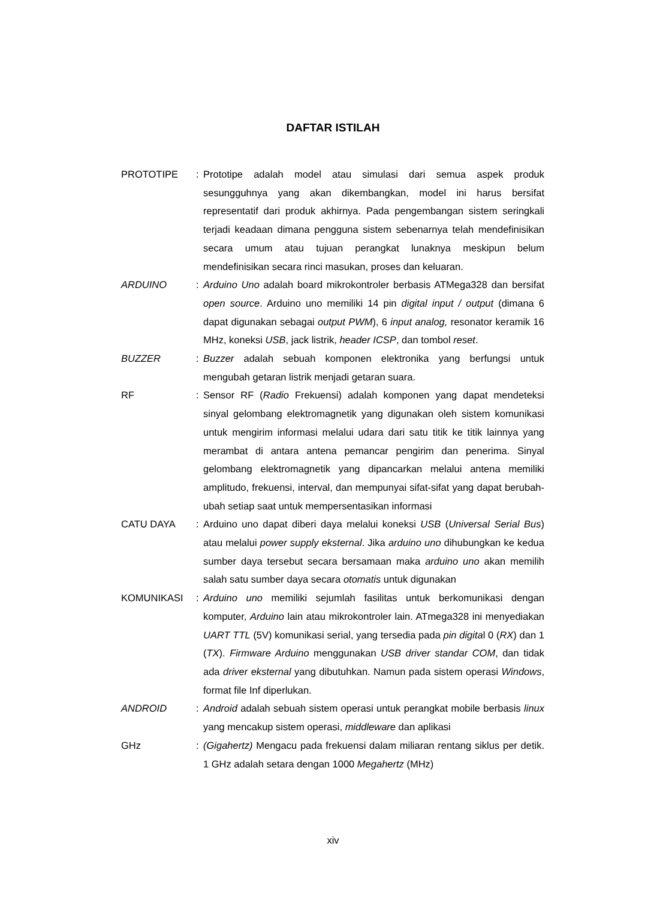DAFTAR ISTILAH
PROTOTIPE : Prototipe adalah model atau simulasi dari semua aspek produk sesungguhnya yang akan dikembangkan, model ini harus bersifat representatif dari produk akhirnya. Pada pengembangan sistem seringkali terjadi keadaan dimana pengguna sistem sebenarnya telah mendefinisikan secara umum atau tujuan perangkat lunaknya meskipun belum mendefinisikan secara rinci masukan, proses dan keluaran.
ARDUINO : Arduino Uno adalah board mikrokontroler berbasis ATMega328 dan bersifat open source. Arduino uno memiliki 14 pin digital input / output (dimana 6 dapat digunakan sebagai output PWM), 6 input analog, resonator keramik 16 MHz, koneksi USB, jack listrik, header ICSP, dan tombol reset.
BUZZER : Buzzer adalah sebuah komponen elektronika yang berfungsi untuk mengubah getaran listrik menjadi getaran suara.
RF : Sensor RF (Radio Frekuensi) adalah komponen yang dapat mendeteksi sinyal gelombang elektromagnetik yang digunakan oleh sistem komunikasi untuk mengirim informasi melalui udara dari satu titik ke titik lainnya yang merambat di antara antena pemancar pengirim dan penerima. Sinyal gelombang elektromagnetik yang dipancarkan melalui antena memiliki amplitudo, frekuensi, interval, dan mempunyai sifat-sifat yang dapat berubah-ubah setiap saat untuk mempersentasikan informasi
CATU DAYA : Arduino uno dapat diberi daya melalui koneksi USB (Universal Serial Bus) atau melalui power supply eksternal. Jika arduino uno dihubungkan ke kedua sumber daya tersebut secara bersamaan maka arduino uno akan memilih salah satu sumber daya secara otomatis untuk digunakan
KOMUNIKASI : Arduino uno memiliki sejumlah fasilitas untuk berkomunikasi dengan komputer, Arduino lain atau mikrokontroler lain. ATmega328 ini menyediakan UART TTL (5V) komunikasi serial, yang tersedia pada pin digital 0 (RX) dan 1 (TX). Firmware Arduino menggunakan USB driver standar COM, dan tidak ada driver eksternal yang dibutuhkan. Namun pada sistem operasi Windows, format file Inf diperlukan.
ANDROID : Android adalah sebuah sistem operasi untuk perangkat mobile berbasis linux yang mencakup sistem operasi, middleware dan aplikasi
GHz : (Gigahertz) Mengacu pada frekuensi dalam miliaran rentang siklus per detik. 1 GHz adalah setara dengan 1000 Megahertz (MHz)
xiv